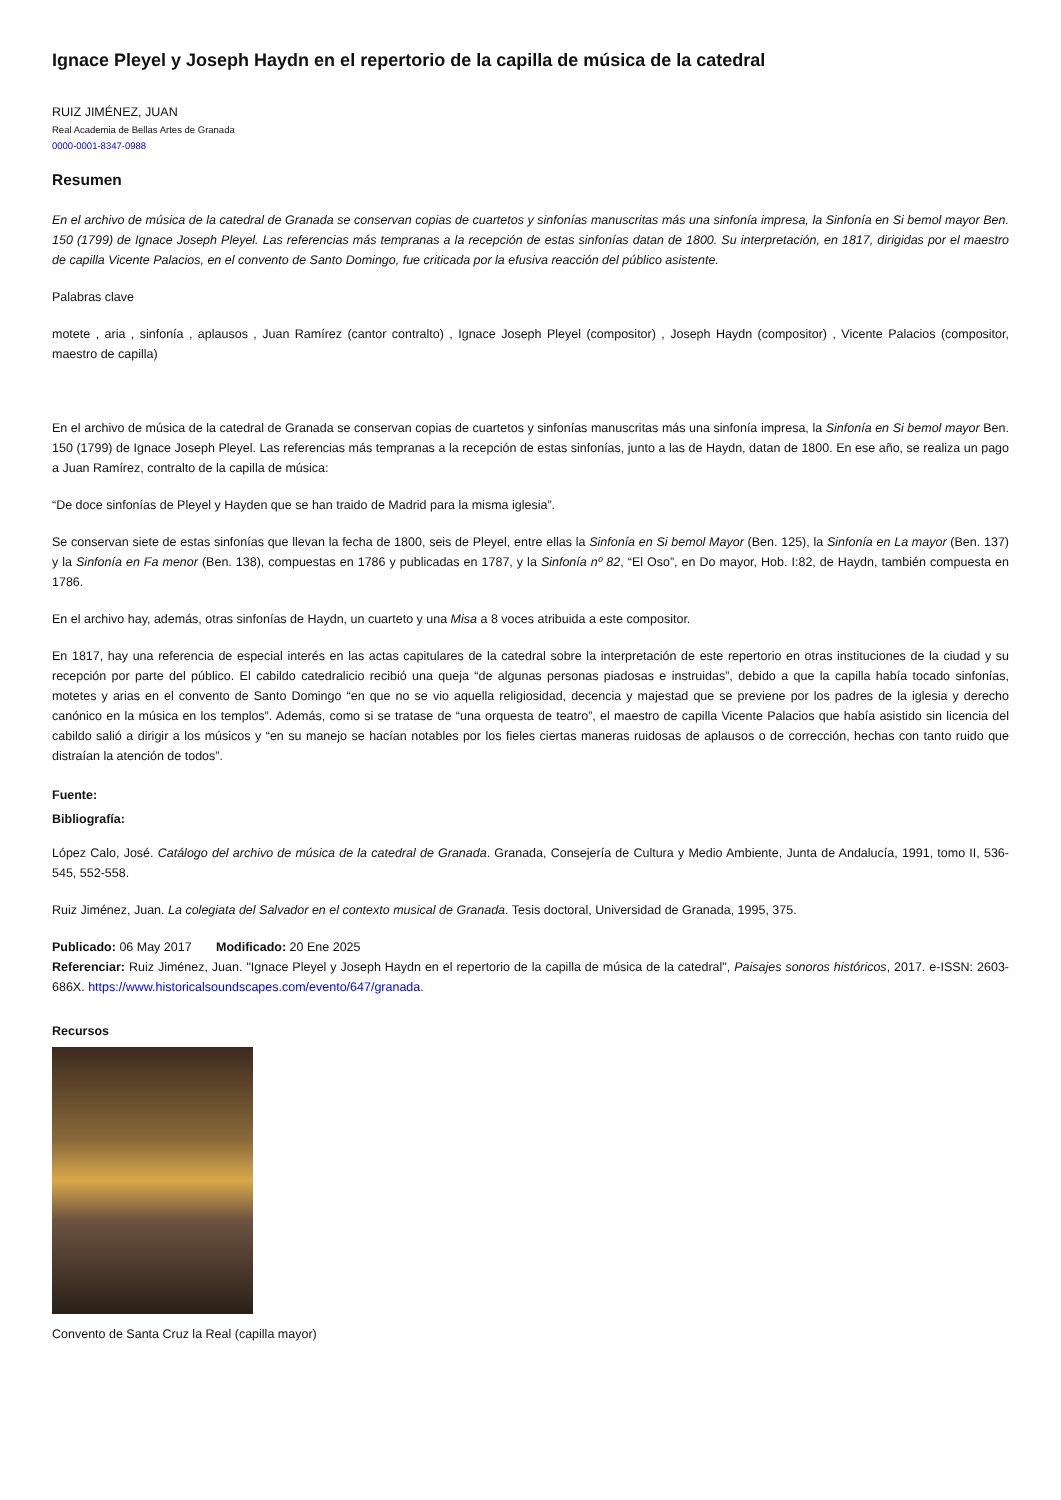Ignace Pleyel y Joseph Haydn en el repertorio de la capilla de música de la catedral
RUIZ JIMÉNEZ, JUAN
Real Academia de Bellas Artes de Granada
0000-0001-8347-0988
Resumen
En el archivo de música de la catedral de Granada se conservan copias de cuartetos y sinfonías manuscritas más una sinfonía impresa, la Sinfonía en Si bemol mayor Ben. 150 (1799) de Ignace Joseph Pleyel. Las referencias más tempranas a la recepción de estas sinfonías datan de 1800. Su interpretación, en 1817, dirigidas por el maestro de capilla Vicente Palacios, en el convento de Santo Domingo, fue criticada por la efusiva reacción del público asistente.
Palabras clave
motete , aria , sinfonía , aplausos , Juan Ramírez (cantor contralto) , Ignace Joseph Pleyel (compositor) , Joseph Haydn (compositor) , Vicente Palacios (compositor, maestro de capilla)
En el archivo de música de la catedral de Granada se conservan copias de cuartetos y sinfonías manuscritas más una sinfonía impresa, la Sinfonía en Si bemol mayor Ben. 150 (1799) de Ignace Joseph Pleyel. Las referencias más tempranas a la recepción de estas sinfonías, junto a las de Haydn, datan de 1800. En ese año, se realiza un pago a Juan Ramírez, contralto de la capilla de música:
“De doce sinfonías de Pleyel y Hayden que se han traido de Madrid para la misma iglesia”.
Se conservan siete de estas sinfonías que llevan la fecha de 1800, seis de Pleyel, entre ellas la Sinfonía en Si bemol Mayor (Ben. 125), la Sinfonía en La mayor (Ben. 137) y la Sinfonía en Fa menor (Ben. 138), compuestas en 1786 y publicadas en 1787, y la Sinfonía nº 82, “El Oso”, en Do mayor, Hob. I:82, de Haydn, también compuesta en 1786.
En el archivo hay, además, otras sinfonías de Haydn, un cuarteto y una Misa a 8 voces atribuida a este compositor.
En 1817, hay una referencia de especial interés en las actas capitulares de la catedral sobre la interpretación de este repertorio en otras instituciones de la ciudad y su recepción por parte del público. El cabildo catedralicio recibió una queja “de algunas personas piadosas e instruidas”, debido a que la capilla había tocado sinfonías, motetes y arias en el convento de Santo Domingo “en que no se vio aquella religiosidad, decencia y majestad que se previene por los padres de la iglesia y derecho canónico en la música en los templos”. Además, como si se tratase de “una orquesta de teatro”, el maestro de capilla Vicente Palacios que había asistido sin licencia del cabildo salió a dirigir a los músicos y “en su manejo se hacían notables por los fieles ciertas maneras ruidosas de aplausos o de corrección, hechas con tanto ruido que distraían la atención de todos”.
Fuente:
Bibliografía:
López Calo, José. Catálogo del archivo de música de la catedral de Granada. Granada, Consejería de Cultura y Medio Ambiente, Junta de Andalucía, 1991, tomo II, 536-545, 552-558.
Ruiz Jiménez, Juan. La colegiata del Salvador en el contexto musical de Granada. Tesis doctoral, Universidad de Granada, 1995, 375.
Publicado: 06 May 2017 Modificado: 20 Ene 2025
Referenciar: Ruiz Jiménez, Juan. "Ignace Pleyel y Joseph Haydn en el repertorio de la capilla de música de la catedral", Paisajes sonoros históricos, 2017. e-ISSN: 2603-686X. https://www.historicalsoundscapes.com/evento/647/granada.
Recursos
Convento de Santa Cruz la Real (capilla mayor)